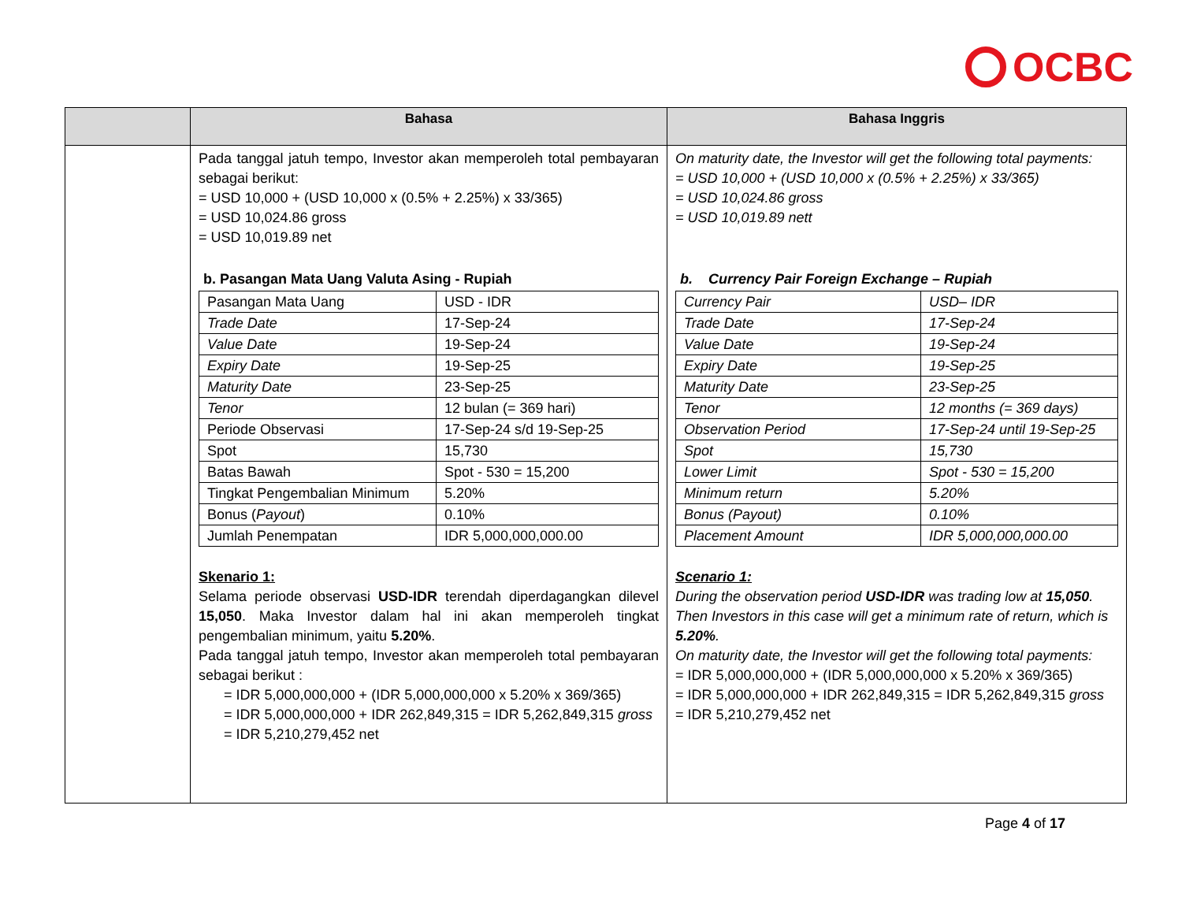OCBC
| | Bahasa | Bahasa Inggris |
| --- | --- | --- |
| | Pada tanggal jatuh tempo, Investor akan memperoleh total pembayaran sebagai berikut: = USD 10,000 + (USD 10,000 x (0.5% + 2.25%) x 33/365) = USD 10,024.86 gross = USD 10,019.89 net b. Pasangan Mata Uang Valuta Asing - Rupiah / Pasangan Mata Uang / USD - IDR / / Trade Date / 17-Sep-24 / / Value Date / 19-Sep-24 / / Expiry Date / 19-Sep-25 / / Maturity Date / 23-Sep-25 / / Tenor / 12 bulan (= 369 hari) / / Periode Observasi / 17-Sep-24 s/d 19-Sep-25 / / Spot / 15,730 / / Batas Bawah / Spot - 530 = 15,200 / / Tingkat Pengembalian Minimum / 5.20% / / Bonus ( Payout ) / 0.10% / / Jumlah Penempatan / IDR 5,000,000,000.00 / Skenario 1: Selama periode observasi USD-IDR terendah diperdagangkan dilevel 15,050 . Maka Investor dalam hal ini akan memperoleh tingkat pengembalian minimum, yaitu 5.20% . Pada tanggal jatuh tempo, Investor akan memperoleh total pembayaran sebagai berikut : = IDR 5,000,000,000 + (IDR 5,000,000,000 x 5.20% x 369/365) = IDR 5,000,000,000 + IDR 262,849,315 = IDR 5,262,849,315 gross = IDR 5,210,279,452 net | On maturity date, the Investor will get the following total payments: = USD 10,000 + (USD 10,000 x (0.5% + 2.25%) x 33/365) = USD 10,024.86 gross = USD 10,019.89 nett b. Currency Pair Foreign Exchange – Rupiah / Currency Pair / USD– IDR / / Trade Date / 17-Sep-24 / / Value Date / 19-Sep-24 / / Expiry Date / 19-Sep-25 / / Maturity Date / 23-Sep-25 / / Tenor / 12 months (= 369 days) / / Observation Period / 17-Sep-24 until 19-Sep-25 / / Spot / 15,730 / / Lower Limit / Spot - 530 = 15,200 / / Minimum return / 5.20% / / Bonus (Payout) / 0.10% / / Placement Amount / IDR 5,000,000,000.00 / Scenario 1: During the observation period USD-IDR was trading low at 15,050 . Then Investors in this case will get a minimum rate of return, which is 5.20% . On maturity date, the Investor will get the following total payments: = IDR 5,000,000,000 + (IDR 5,000,000,000 x 5.20% x 369/365) = IDR 5,000,000,000 + IDR 262,849,315 = IDR 5,262,849,315 gross = IDR 5,210,279,452 net |
Page 4 of 17